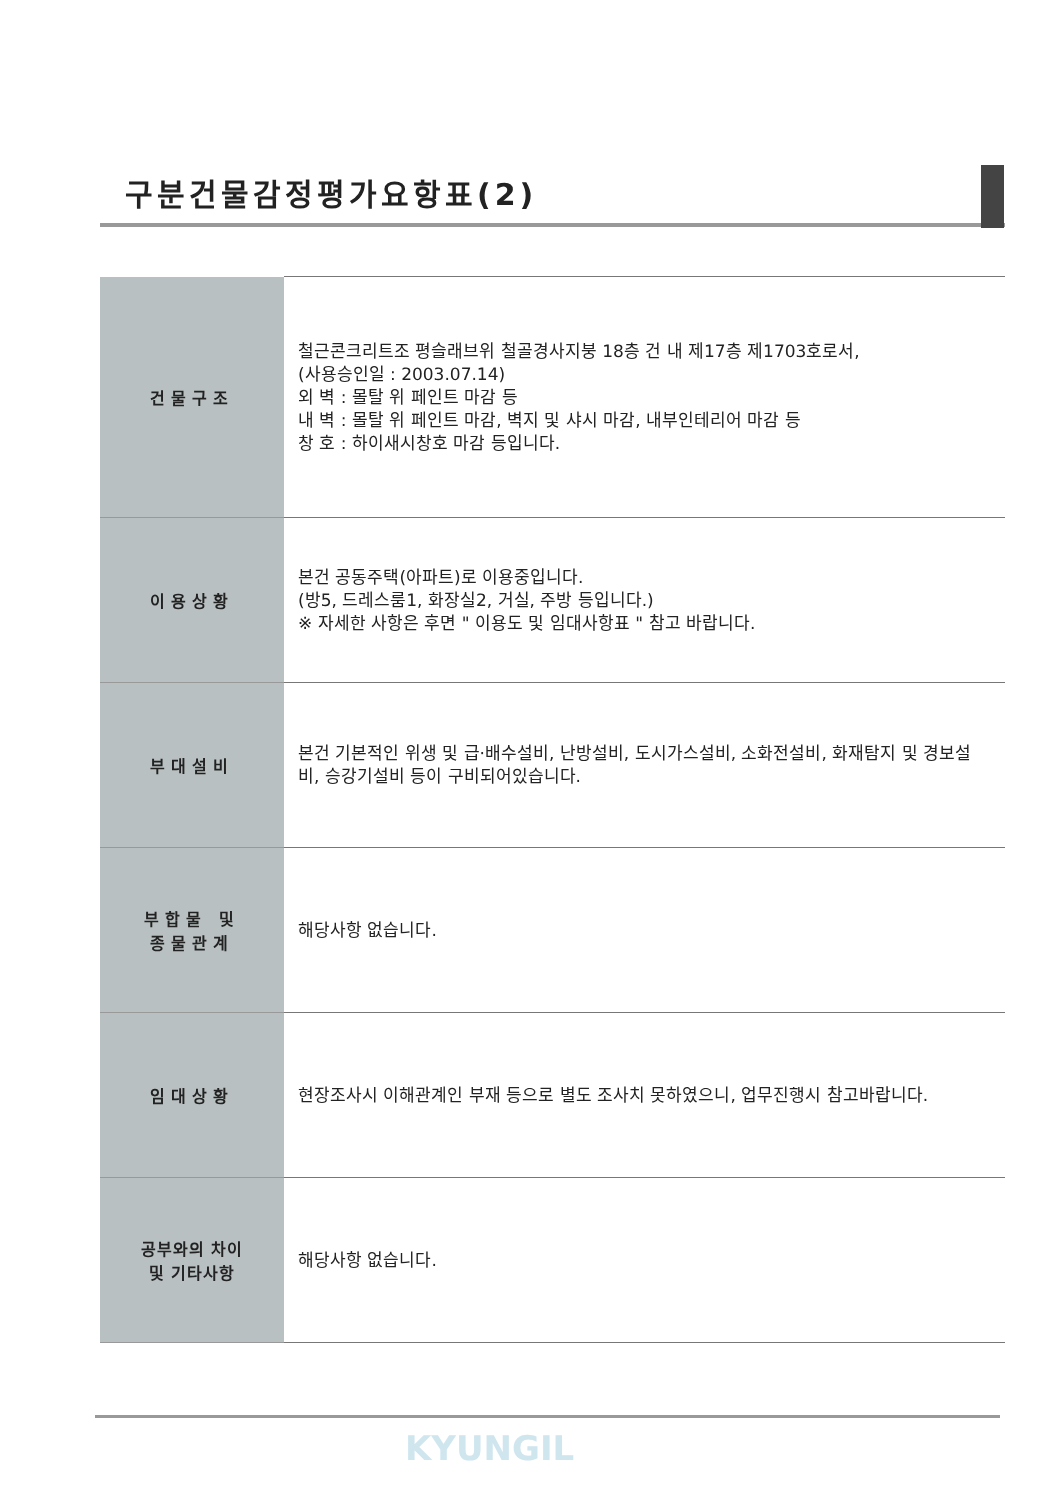구분건물감정평가요항표(2)
| 건물구조 | 철근콘크리트조 평슬래브위 철골경사지붕 18층 건 내 제17층 제1703호로서, (사용승인일 : 2003.07.14) 외 벽 : 몰탈 위 페인트 마감 등 내 벽 : 몰탈 위 페인트 마감, 벽지 및 샤시 마감, 내부인테리어 마감 등 창 호 : 하이새시창호 마감 등입니다. |
| 이용상황 | 본건 공동주택(아파트)로 이용중입니다. (방5, 드레스룸1, 화장실2, 거실, 주방 등입니다.) ※ 자세한 사항은 후면 " 이용도 및 임대사항표 " 참고 바랍니다. |
| 부대설비 | 본건 기본적인 위생 및 급·배수설비, 난방설비, 도시가스설비, 소화전설비, 화재탐지 및 경보설비, 승강기설비 등이 구비되어있습니다. |
| 부합물 및 종물관계 | 해당사항 없습니다. |
| 임대상황 | 현장조사시 이해관계인 부재 등으로 별도 조사치 못하였으니, 업무진행시 참고바랍니다. |
| 공부와의 차이 및 기타사항 | 해당사항 없습니다. |
KYUNGIL